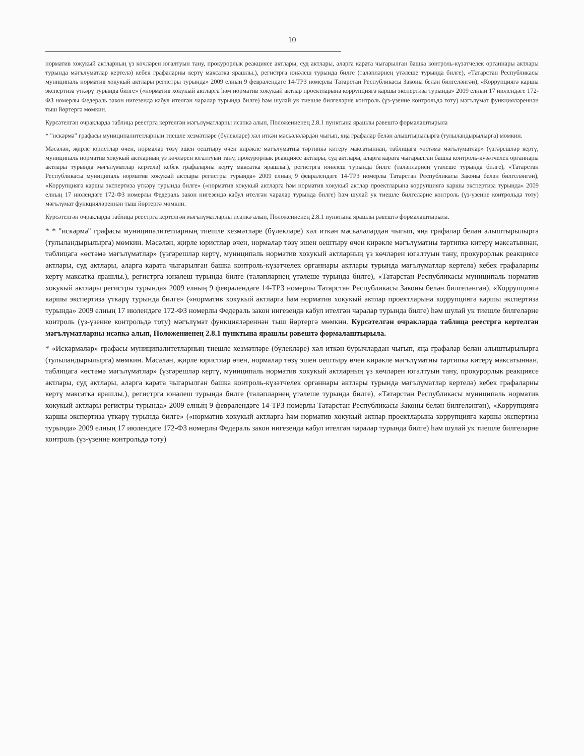10
норматив хокукый актларның үз көчләрен югалтуын тану, прокурорлык реакциясе актлары, суд актлары, аларга карата чыгарылган башка контроль-күзәтчелек органнары актлары турында мәгълүматлар кертелә) кебек графаларны кертү максатка ярашлы.), регистрга юнәлеш турында билге (таләпләрнең үтәлеше турында билге), «Татарстан Республикасы муниципаль норматив хокукый актлары регистры турында» 2009 елның 9 февралендәге 14-ТРЗ номерлы Татарстан Республикасы Законы белән билгеләнгән), «Коррупциягә каршы экспертиза үткәрү турында билге» («норматив хокукый актларга һәм норматив хокукый актлар проектларына коррупциягә каршы экспертиза турында» 2009 елның 17 июлендәге 172-ФЗ номерлы Федераль закон нигезендә кабул ителгән чаралар турында билге) һәм шулай ук тиешле билгеләрне контроль (үз-үзенне контрольдә тоту) мәгълүмат функцияләреннән тыш йөртергә мөмкин.
Курсәтелгән очракларда таблица реестрга кертелгән мәгълүматларны исәпкә алып, Положениенең 2.8.1 пунктына ярашлы рәвештә формалаштырыла
* "искәрмә" графасы муниципалитетларның тиешле хезмәтләре (бүлекләре) хәл иткән мәсьәләләрдән чыгып, яңа графалар белән алыштырылырга (тулыландырылырга) мөмкин.
Мәсәлән, җирле юристлар өчен, нормалар төзү эшен оештыру өчен кирәкле мәгълүматны тәртипкә китерү максатыннан, таблицага «өстәмә мәгълүматлар» (үзгәрешләр кертү, муниципаль норматив хокукый актларның үз көчләрен югалтуын тану, прокурорлык реакциясе актлары, суд актлары, аларга карата чыгарылган башка контроль-күзәтчелек органнары актлары турында мәгълүматлар кертелә) кебек графаларны кертү максатка ярашлы.), регистрга юнәлеш турында билге (таләпләрнең үтәлеше турында билге), «Татарстан Республикасы муниципаль норматив хокукый актлары регистры турында» 2009 елның 9 февралендәге 14-ТРЗ номерлы Татарстан Республикасы Законы белән билгеләнгән), «Коррупциягә каршы экспертиза үткәрү турында билге» («норматив хокукый актларга һәм норматив хокукый актлар проектларына коррупциягә каршы экспертиза турында» 2009 елның 17 июлендәге 172-ФЗ номерлы Федераль закон нигезендә кабул ителгән чаралар турында билге) һәм шулай ук тиешле билгеләрне контроль (үз-үзенне контрольдә тоту) мәгълүмат функцияләреннән тыш йөртергә мөмкин.
Курсәтелгән очракларда таблица реестрга кертелгән мәгълүматларны исәпкә алып, Положениенең 2.8.1 пунктына ярашлы рәвештә формалаштырыла.
* * "искәрмә" графасы муниципалитетларның тиешле хезмәтләре (бүлекләре) хәл иткән мәсьәләләрдән чыгып, яңа графалар белән алыштырылырга (тулыландырылырга) мөмкин. Мәсәлән, җирле юристлар өчен, нормалар төзү эшен оештыру өчен кирәкле мәгълүматны тәртипкә китерү максатыннан, таблицага «өстәмә мәгълүматлар» (үзгәрешләр кертү, муниципаль норматив хокукый актларның үз көчләрен югалтуын тану, прокурорлык реакциясе актлары, суд актлары, аларга карата чыгарылган башка контроль-күзәтчелек органнары актлары турында мәгълүматлар кертелә) кебек графаларны кертү максатка ярашлы.), регистрга юнәлеш турында билге (таләпләрнең үтәлеше турында билге), «Татарстан Республикасы муниципаль норматив хокукый актлары регистры турында» 2009 елның 9 февралендәге 14-ТРЗ номерлы Татарстан Республикасы Законы белән билгеләнгән), «Коррупциягә каршы экспертиза үткәрү турында билге» («норматив хокукый актларга һәм норматив хокукый актлар проектларына коррупциягә каршы экспертиза турында» 2009 елның 17 июлендәге 172-ФЗ номерлы Федераль закон нигезендә кабул ителгән чаралар турында билге) һәм шулай ук тиешле билгеләрне контроль (үз-үзенне контрольдә тоту) мәгълүмат функцияләреннән тыш йөртергә мөмкин. Курсәтелгән очракларда таблица реестрга кертелгән мәгълүматларны исәпкә алып, Положениенең 2.8.1 пунктына ярашлы рәвештә формалаштырыла.
* «Искәрмәләр» графасы муниципалитетларның тиешле хезмәтләре (бүлекләре) хәл иткән бурычлардан чыгып, яңа графалар белән алыштырылырга (тулыландырылырга) мөмкин. Мәсәлән, җирле юристлар өчен, нормалар төзү эшен оештыру өчен кирәкле мәгълүматны тәртипкә китерү максатыннан, таблицага «өстәмә мәгълүматлар» (үзгәрешләр кертү, муниципаль норматив хокукый актларның үз көчләрен югалтуын тану, прокурорлык реакциясе актлары, суд актлары, аларга карата чыгарылган башка контроль-күзәтчелек органнары актлары турында мәгълүматлар кертелә) кебек графаларны кертү максатка ярашлы.), регистрга юнәлеш турында билге (таләпләрнең үтәлеше турында билге), «Татарстан Республикасы муниципаль норматив хокукый актлары регистры турында» 2009 елның 9 февралендәге 14-ТРЗ номерлы Татарстан Республикасы Законы белән билгеләнгән), «Коррупциягә каршы экспертиза үткәрү турында билге» («норматив хокукый актларга һәм норматив хокукый актлар проектларына коррупциягә каршы экспертиза турында» 2009 елның 17 июлендәге 172-ФЗ номерлы Федераль закон нигезендә кабул ителгән чаралар турында билге) һәм шулай ук тиешле билгеләрне контроль (үз-үзенне контрольдә тоту)